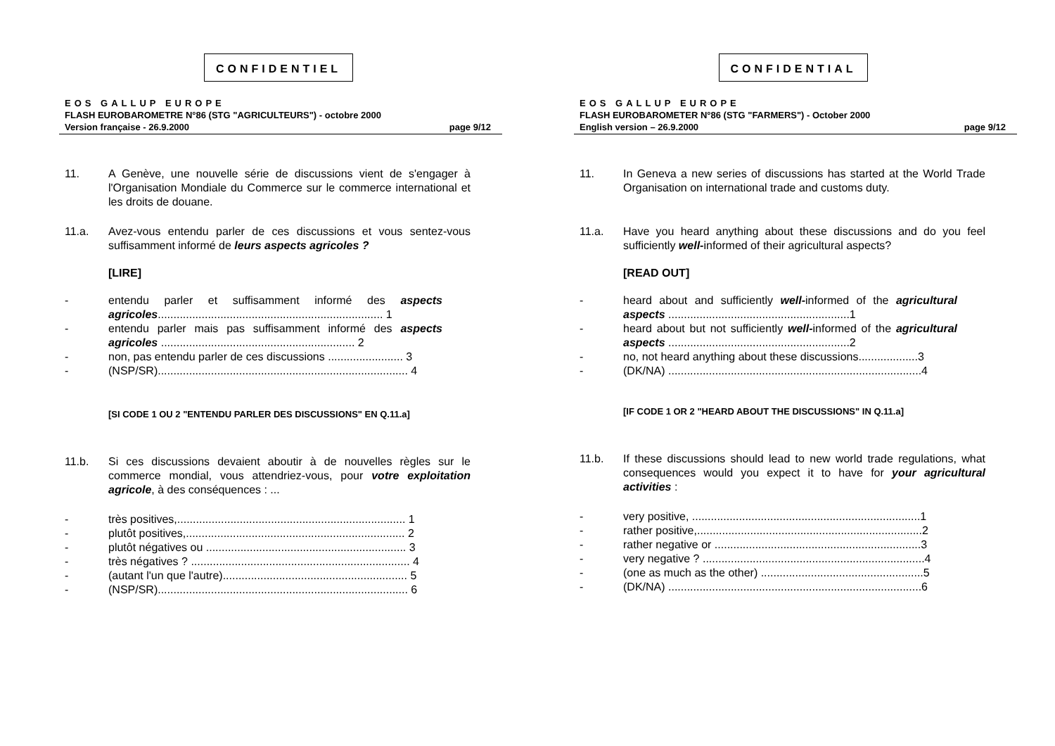CONFIDENTIEL
EOS GALLUP EUROPE
FLASH EUROBAROMETRE N°86 (STG "AGRICULTEURS") - octobre 2000
Version française - 26.9.2000 page 9/12
11. A Genève, une nouvelle série de discussions vient de s'engager à l'Organisation Mondiale du Commerce sur le commerce international et les droits de douane.
11.a. Avez-vous entendu parler de ces discussions et vous sentez-vous suffisamment informé de leurs aspects agricoles ?
[LIRE]
- entendu parler et suffisamment informé des aspects agricoles........................................................................ 1
- entendu parler mais pas suffisamment informé des aspects agricoles .............................................................. 2
- non, pas entendu parler de ces discussions ........................ 3
- (NSP/SR)................................................................................ 4
[SI CODE 1 OU 2 "ENTENDU PARLER DES DISCUSSIONS" EN Q.11.a]
11.b. Si ces discussions devaient aboutir à de nouvelles règles sur le commerce mondial, vous attendriez-vous, pour votre exploitation agricole, à des conséquences : ...
- très positives,......................................................................... 1
- plutôt positives,...................................................................... 2
- plutôt négatives ou ................................................................ 3
- très négatives ? ...................................................................... 4
- (autant l'un que l'autre)........................................................... 5
- (NSP/SR)................................................................................ 6
CONFIDENTIAL
EOS GALLUP EUROPE
FLASH EUROBAROMETER N°86 (STG "FARMERS") - October 2000
English version – 26.9.2000 page 9/12
11. In Geneva a new series of discussions has started at the World Trade Organisation on international trade and customs duty.
11.a. Have you heard anything about these discussions and do you feel sufficiently well-informed of their agricultural aspects?
[READ OUT]
- heard about and sufficiently well-informed of the agricultural aspects ..........................................................1
- heard about but not sufficiently well-informed of the agricultural aspects ..........................................................2
- no, not heard anything about these discussions...................3
- (DK/NA) .................................................................................4
[IF CODE 1 OR 2 "HEARD ABOUT THE DISCUSSIONS" IN Q.11.a]
11.b. If these discussions should lead to new world trade regulations, what consequences would you expect it to have for your agricultural activities :
- very positive, .........................................................................1
- rather positive,........................................................................2
- rather negative or ..................................................................3
- very negative ? .......................................................................4
- (one as much as the other) ....................................................5
- (DK/NA) .................................................................................6